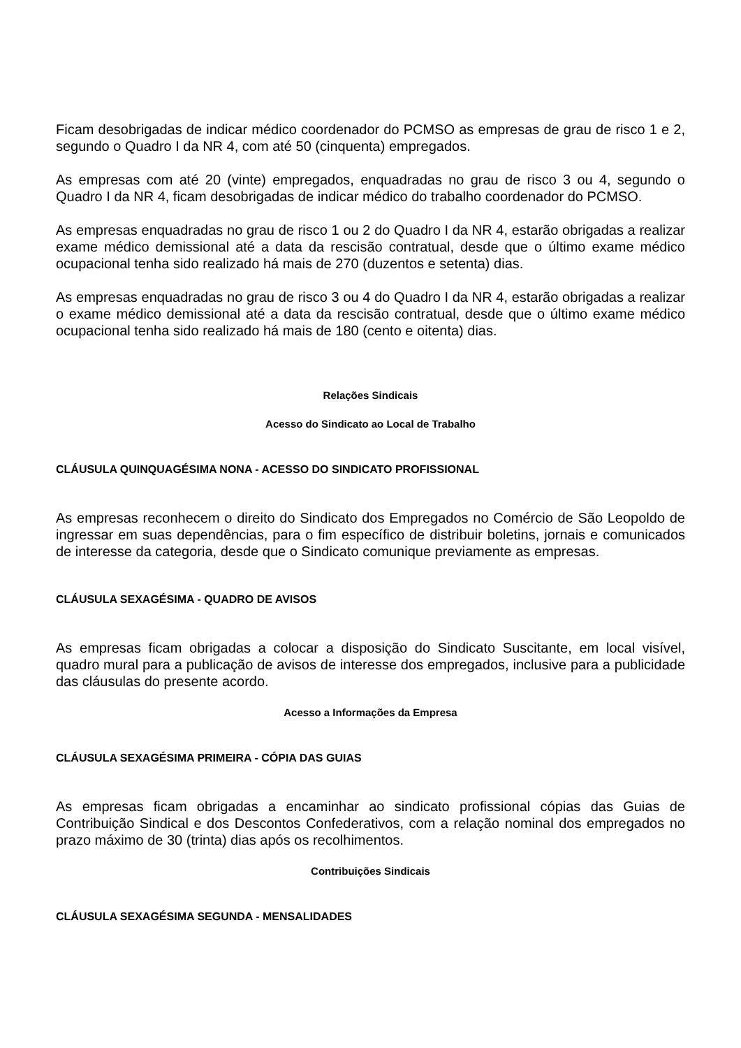Ficam desobrigadas de indicar médico coordenador do PCMSO as empresas de grau de risco 1 e 2, segundo o Quadro I da NR 4, com até 50 (cinquenta) empregados.
As empresas com até 20 (vinte) empregados, enquadradas no grau de risco 3 ou 4, segundo o Quadro I da NR 4, ficam desobrigadas de indicar médico do trabalho coordenador do PCMSO.
As empresas enquadradas no grau de risco 1 ou 2 do Quadro I da NR 4, estarão obrigadas a realizar exame médico demissional até a data da rescisão contratual, desde que o último exame médico ocupacional tenha sido realizado há mais de 270 (duzentos e setenta) dias.
As empresas enquadradas no grau de risco 3 ou 4 do Quadro I da NR 4, estarão obrigadas a realizar o exame médico demissional até a data da rescisão contratual, desde que o último exame médico ocupacional tenha sido realizado há mais de 180 (cento e oitenta) dias.
Relações Sindicais
Acesso do Sindicato ao Local de Trabalho
CLÁUSULA QUINQUAGÉSIMA NONA - ACESSO DO SINDICATO PROFISSIONAL
As empresas reconhecem o direito do Sindicato dos Empregados no Comércio de São Leopoldo de ingressar em suas dependências, para o fim específico de distribuir boletins, jornais e comunicados de interesse da categoria, desde que o Sindicato comunique previamente as empresas.
CLÁUSULA SEXAGÉSIMA - QUADRO DE AVISOS
As empresas ficam obrigadas a colocar a disposição do Sindicato Suscitante, em local visível, quadro mural para a publicação de avisos de interesse dos empregados, inclusive para a publicidade das cláusulas do presente acordo.
Acesso a Informações da Empresa
CLÁUSULA SEXAGÉSIMA PRIMEIRA - CÓPIA DAS GUIAS
As empresas ficam obrigadas a encaminhar ao sindicato profissional cópias das Guias de Contribuição Sindical e dos Descontos Confederativos, com a relação nominal dos empregados no prazo máximo de 30 (trinta) dias após os recolhimentos.
Contribuições Sindicais
CLÁUSULA SEXAGÉSIMA SEGUNDA - MENSALIDADES